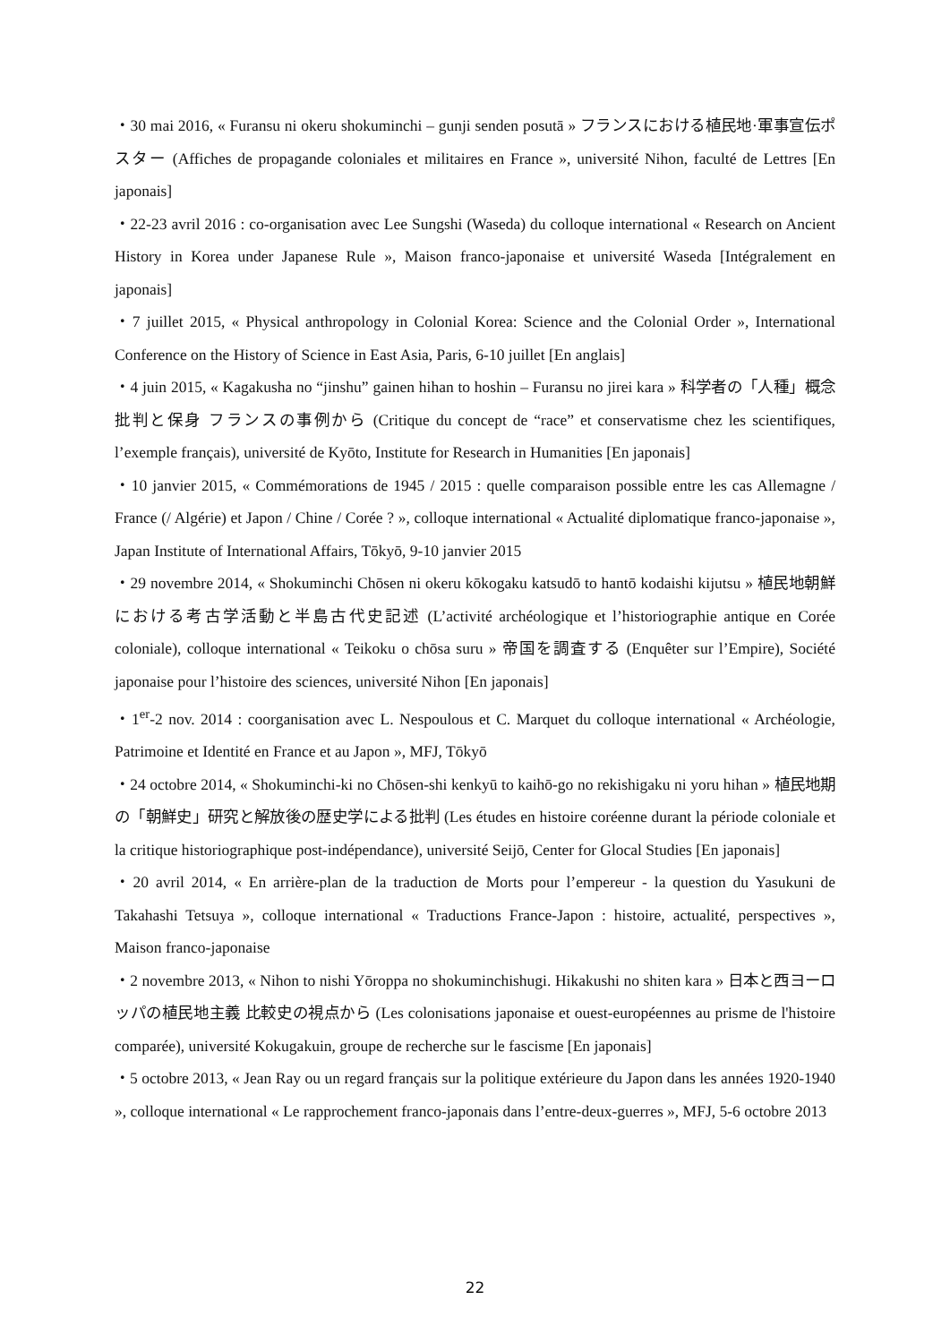・30 mai 2016, « Furansu ni okeru shokuminchi – gunji senden posutā » フランスにおける植民地·軍事宣伝ポスター (Affiches de propagande coloniales et militaires en France », université Nihon, faculté de Lettres [En japonais]
・22-23 avril 2016 : co-organisation avec Lee Sungshi (Waseda) du colloque international « Research on Ancient History in Korea under Japanese Rule », Maison franco-japonaise et université Waseda [Intégralement en japonais]
・7 juillet 2015, « Physical anthropology in Colonial Korea: Science and the Colonial Order », International Conference on the History of Science in East Asia, Paris, 6-10 juillet [En anglais]
・4 juin 2015, « Kagakusha no “jinshu” gainen hihan to hoshin – Furansu no jirei kara » 科学者の「人種」概念批判と保身 フランスの事例から (Critique du concept de “race” et conservatisme chez les scientifiques, l’exemple français), université de Kyōto, Institute for Research in Humanities [En japonais]
・10 janvier 2015, « Commémorations de 1945 / 2015 : quelle comparaison possible entre les cas Allemagne / France (/ Algérie) et Japon / Chine / Corée ? », colloque international « Actualité diplomatique franco-japonaise », Japan Institute of International Affairs, Tōkyō, 9-10 janvier 2015
・29 novembre 2014, « Shokuminchi Chōsen ni okeru kōkogaku katsudō to hantō kodaishi kijutsu » 植民地朝鮮における考古学活動と半島古代史記述 (L’activité archéologique et l’historiographie antique en Corée coloniale), colloque international « Teikoku o chōsa suru » 帝国を調査する (Enquêter sur l’Empire), Société japonaise pour l’histoire des sciences, université Nihon [En japonais]
・1<sup>er</sup>-2 nov. 2014 : coorganisation avec L. Nespoulous et C. Marquet du colloque international « Archéologie, Patrimoine et Identité en France et au Japon », MFJ, Tōkyō
・24 octobre 2014, « Shokuminchi-ki no Chōsen-shi kenkyū to kaihō-go no rekishigaku ni yoru hihan » 植民地期の「朝鮮史」研究と解放後の歴史学による批判 (Les études en histoire coréenne durant la période coloniale et la critique historiographique post-indépendance), université Seijō, Center for Glocal Studies [En japonais]
・20 avril 2014, « En arrière-plan de la traduction de Morts pour l’empereur - la question du Yasukuni de Takahashi Tetsuya », colloque international « Traductions France-Japon : histoire, actualité, perspectives », Maison franco-japonaise
・2 novembre 2013, « Nihon to nishi Yōroppa no shokuminchishugi. Hikakushi no shiten kara » 日本と西ヨーロッパの植民地主義 比較史の視点から (Les colonisations japonaise et ouest-européennes au prisme de l'histoire comparée), université Kokugakuin, groupe de recherche sur le fascisme [En japonais]
・5 octobre 2013, « Jean Ray ou un regard français sur la politique extérieure du Japon dans les années 1920-1940 », colloque international « Le rapprochement franco-japonais dans l’entre-deux-guerres », MFJ, 5-6 octobre 2013
22